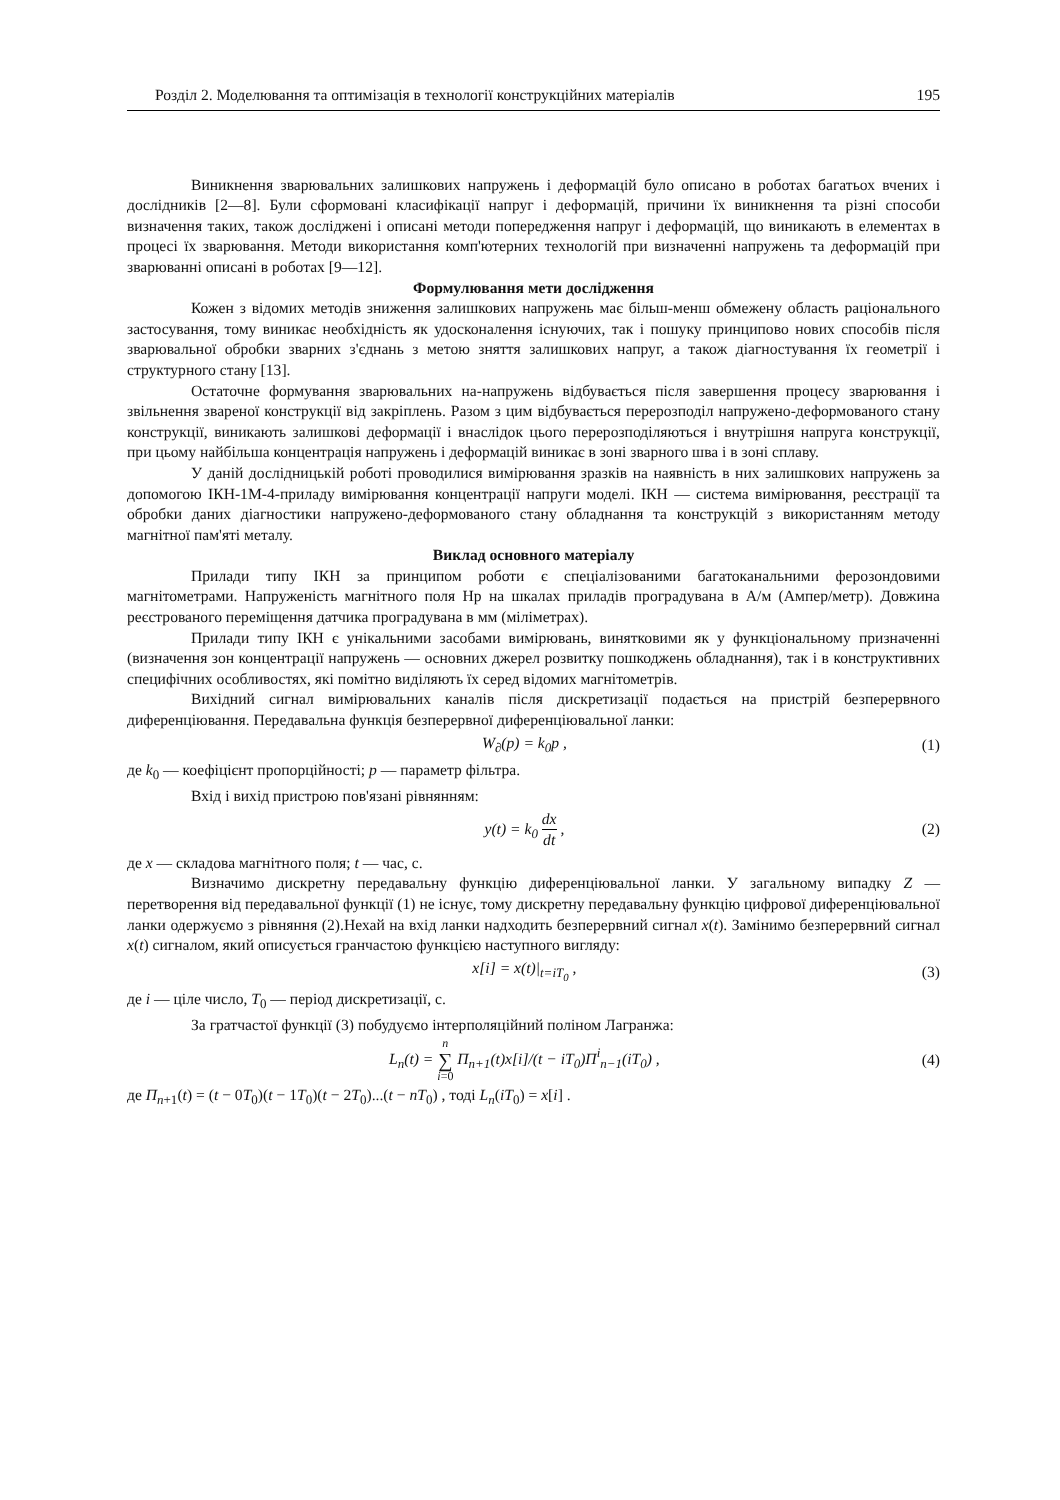Розділ 2. Моделювання та оптимізація в технології конструкційних матеріалів 195
Виникнення зварювальних залишкових напружень і деформацій було описано в роботах багатьох вчених і дослідників [2—8]. Були сформовані класифікації напруг і деформацій, причини їх виникнення та різні способи визначення таких, також досліджені і описані методи попередження напруг і деформацій, що виникають в елементах в процесі їх зварювання. Методи використання комп'ютерних технологій при визначенні напружень та деформацій при зварюванні описані в роботах [9—12].
Формулювання мети дослідження
Кожен з відомих методів зниження залишкових напружень має більш-менш обмежену область раціонального застосування, тому виникає необхідність як удосконалення існуючих, так і пошуку принципово нових способів після зварювальної обробки зварних з'єднань з метою зняття залишкових напруг, а також діагностування їх геометрії і структурного стану [13].
Остаточне формування зварювальних на-напружень відбувається після завершення процесу зварювання і звільнення звареної конструкції від закріплень. Разом з цим відбувається перерозподіл напружено-деформованого стану конструкції, виникають залишкові деформації і внаслідок цього перерозподіляються і внутрішня напруга конструкції, при цьому найбільша концентрація напружень і деформацій виникає в зоні зварного шва і в зоні сплаву.
У даній дослідницькій роботі проводилися вимірювання зразків на наявність в них залишкових напружень за допомогою ІКН-1М-4-приладу вимірювання концентрації напруги моделі. ІКН — система вимірювання, реєстрації та обробки даних діагностики напружено-деформованого стану обладнання та конструкцій з використанням методу магнітної пам'яті металу.
Виклад основного матеріалу
Прилади типу ІКН за принципом роботи є спеціалізованими багатоканальними ферозондовими магнітометрами. Напруженість магнітного поля Hp на шкалах приладів проградувана в А/м (Ампер/метр). Довжина реєстрованого переміщення датчика проградувана в мм (міліметрах).
Прилади типу ІКН є унікальними засобами вимірювань, винятковими як у функціональному призначенні (визначення зон концентрації напружень — основних джерел розвитку пошкоджень обладнання), так і в конструктивних специфічних особливостях, які помітно виділяють їх серед відомих магнітометрів.
Вихідний сигнал вимірювальних каналів після дискретизації подається на пристрій безперервного диференціювання. Передавальна функція безперервної диференціювальної ланки:
W<sub>∂</sub>(p) = k<sub>0</sub>p , (1)
де k<sub>0</sub> — коефіцієнт пропорційності; p — параметр фільтра.
Вхід і вихід пристрою пов'язані рівнянням:
y(t) = k<sub>0</sub> dx dt , (2)
де x — складова магнітного поля; t — час, с.
Визначимо дискретну передавальну функцію диференціювальної ланки. У загальному випадку Z — перетворення від передавальної функції (1) не існує, тому дискретну передавальну функцію цифрової диференціювальної ланки одержуємо з рівняння (2).Нехай на вхід ланки надходить безперервний сигнал x(t). Замінимо безперервний сигнал x(t) сигналом, який описується гранчастою функцією наступного вигляду:
x[i] = x(t)|<sub>t=iT<sub>0</sub></sub> , (3)
де i — ціле число, T<sub>0</sub> — період дискретизації, с.
За гратчастої функції (3) побудуємо інтерполяційний поліном Лагранжа:
L<sub>n</sub>(t) = n ∑ i=0 Π<sub>n+1</sub>(t)x[i]/(t − iT<sub>0</sub>)Π<sup>i</sup><sub>n−1</sub>(iT<sub>0</sub>) , (4)
де Π<sub>n+1</sub>(t) = (t − 0T<sub>0</sub>)(t − 1T<sub>0</sub>)(t − 2T<sub>0</sub>)...(t − nT<sub>0</sub>) , тоді L<sub>n</sub>(iT<sub>0</sub>) = x[i] .